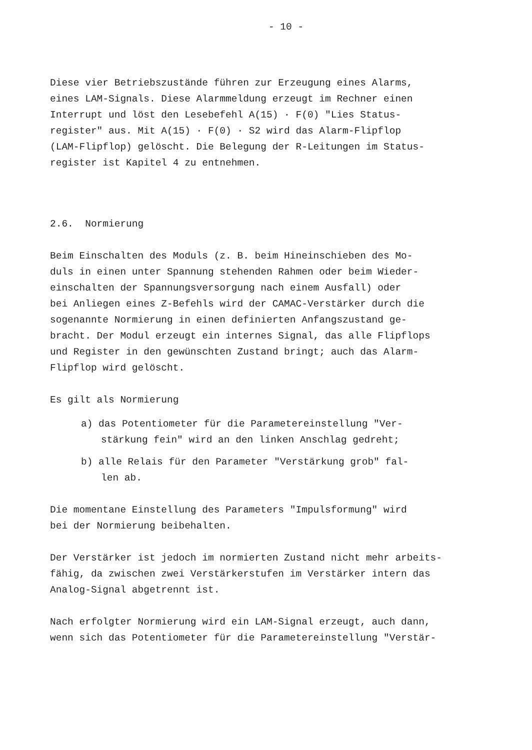- 10 -
Diese vier Betriebszustände führen zur Erzeugung eines Alarms,
eines LAM-Signals. Diese Alarmmeldung erzeugt im Rechner einen
Interrupt und löst den Lesebefehl A(15) · F(0) "Lies Status-
register" aus. Mit A(15) · F(0) · S2 wird das Alarm-Flipflop
(LAM-Flipflop) gelöscht. Die Belegung der R-Leitungen im Status-
register ist Kapitel 4 zu entnehmen.
2.6. Normierung
Beim Einschalten des Moduls (z. B. beim Hineinschieben des Mo-
duls in einen unter Spannung stehenden Rahmen oder beim Wieder-
einschalten der Spannungsversorgung nach einem Ausfall) oder
bei Anliegen eines Z-Befehls wird der CAMAC-Verstärker durch die
sogenannte Normierung in einen definierten Anfangszustand ge-
bracht. Der Modul erzeugt ein internes Signal, das alle Flipflops
und Register in den gewünschten Zustand bringt; auch das Alarm-
Flipflop wird gelöscht.
Es gilt als Normierung
a) das Potentiometer für die Parametereinstellung "Ver-
stärkung fein" wird an den linken Anschlag gedreht;
b) alle Relais für den Parameter "Verstärkung grob" fal-
len ab.
Die momentane Einstellung des Parameters "Impulsformung" wird
bei der Normierung beibehalten.
Der Verstärker ist jedoch im normierten Zustand nicht mehr arbeits-
fähig, da zwischen zwei Verstärkerstufen im Verstärker intern das
Analog-Signal abgetrennt ist.
Nach erfolgter Normierung wird ein LAM-Signal erzeugt, auch dann,
wenn sich das Potentiometer für die Parametereinstellung "Verstär-